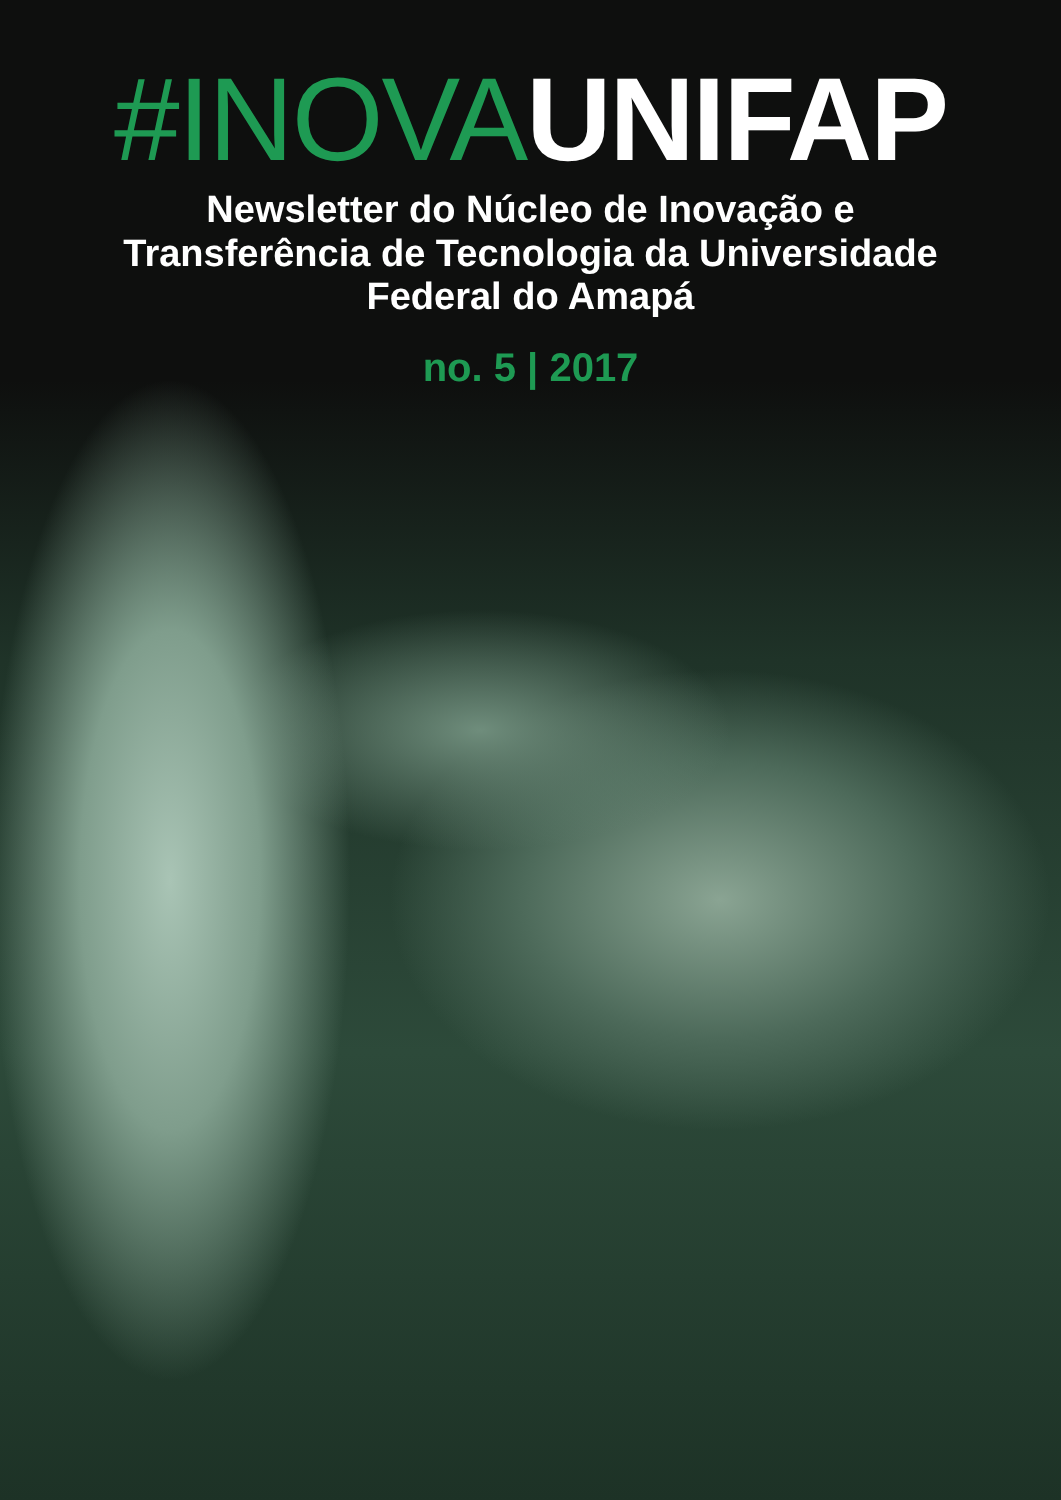#INOVA UNIFAP
Newsletter do Núcleo de Inovação e
Transferência de Tecnologia da Universidade
Federal do Amapá
no. 5 | 2017